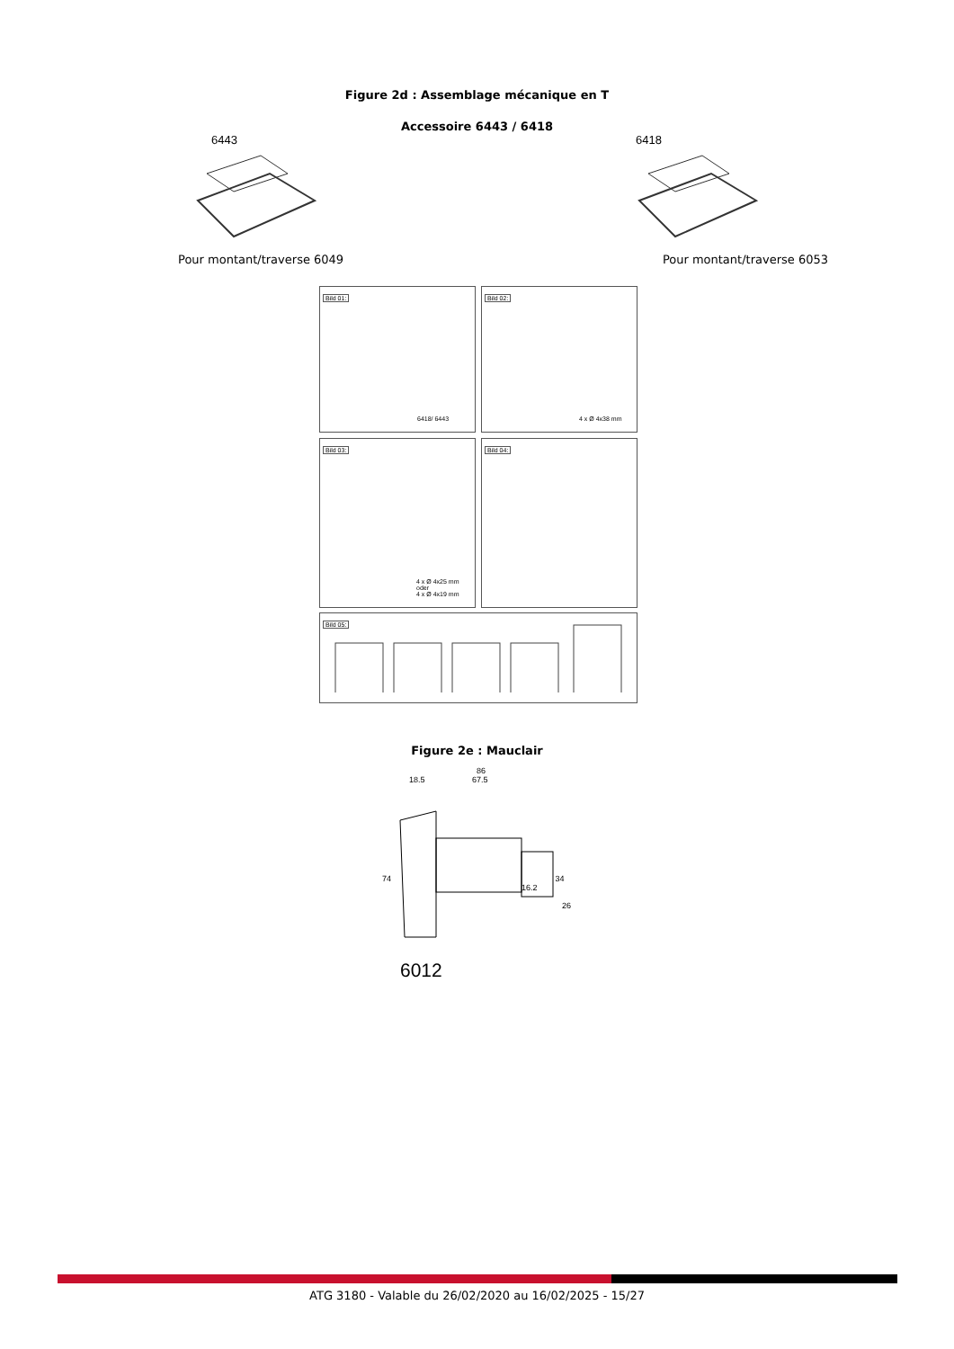Figure 2d : Assemblage mécanique en T
Accessoire 6443 / 6418
6443
Pour montant/traverse 6049
6418
Pour montant/traverse 6053
Bild 01:
6418/ 6443
Bild 02:
4 x Ø 4x38 mm
Bild 03:
4 x Ø 4x25 mm
oder
4 x Ø 4x19 mm
Bild 04:
Bild 05:
Figure 2e : Mauclair
86
18.5 67.5
74 34
16.2
26
6012
ATG 3180 - Valable du 26/02/2020 au 16/02/2025 - 15/27